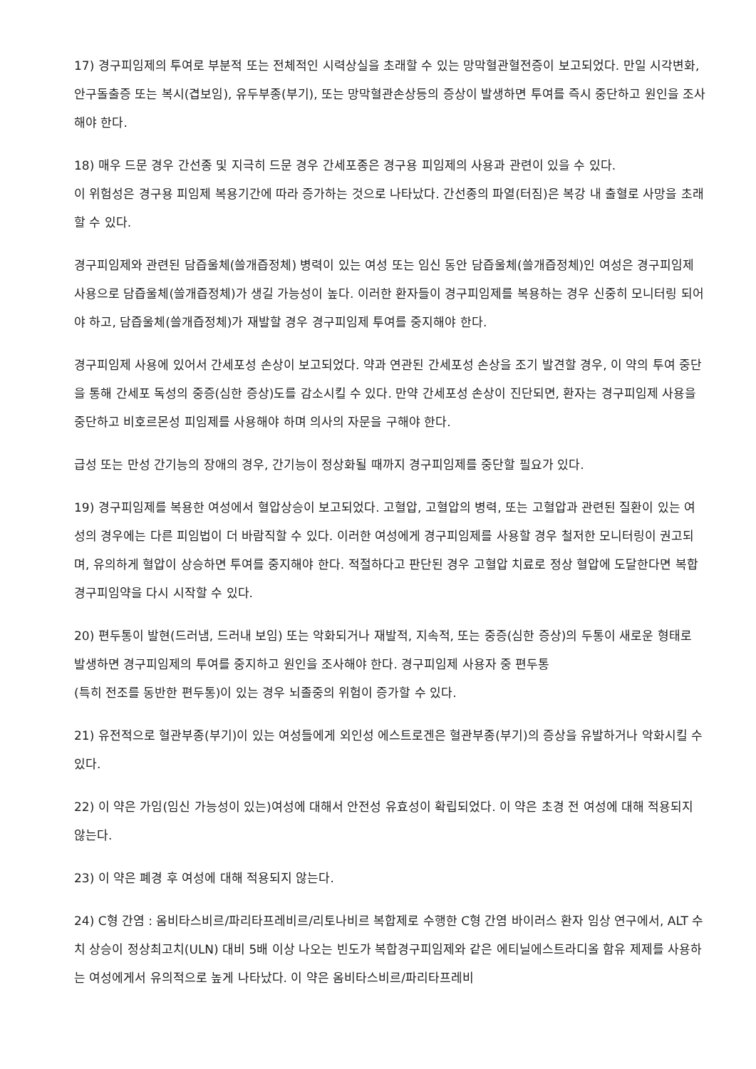17) 경구피임제의 투여로 부분적 또는 전체적인 시력상실을 초래할 수 있는 망막혈관혈전증이 보고되었다. 만일 시각변화, 안구돌출증 또는 복시(겹보임), 유두부종(부기), 또는 망막혈관손상등의 증상이 발생하면 투여를 즉시 중단하고 원인을 조사해야 한다.
18) 매우 드문 경우 간선종 및 지극히 드문 경우 간세포종은 경구용 피임제의 사용과 관련이 있을 수 있다.
이 위험성은 경구용 피임제 복용기간에 따라 증가하는 것으로 나타났다. 간선종의 파열(터짐)은 복강 내 출혈로 사망을 초래할 수 있다.
경구피임제와 관련된 담즙울체(쓸개즙정체) 병력이 있는 여성 또는 임신 동안 담즙울체(쓸개즙정체)인 여성은 경구피임제 사용으로 담즙울체(쓸개즙정체)가 생길 가능성이 높다. 이러한 환자들이 경구피임제를 복용하는 경우 신중히 모니터링 되어야 하고, 담즙울체(쓸개즙정체)가 재발할 경우 경구피임제 투여를 중지해야 한다.
경구피임제 사용에 있어서 간세포성 손상이 보고되었다. 약과 연관된 간세포성 손상을 조기 발견할 경우, 이 약의 투여 중단을 통해 간세포 독성의 중증(심한 증상)도를 감소시킬 수 있다. 만약 간세포성 손상이 진단되면, 환자는 경구피임제 사용을 중단하고 비호르몬성 피임제를 사용해야 하며 의사의 자문을 구해야 한다.
급성 또는 만성 간기능의 장애의 경우, 간기능이 정상화될 때까지 경구피임제를 중단할 필요가 있다.
19) 경구피임제를 복용한 여성에서 혈압상승이 보고되었다. 고혈압, 고혈압의 병력, 또는 고혈압과 관련된 질환이 있는 여성의 경우에는 다른 피임법이 더 바람직할 수 있다. 이러한 여성에게 경구피임제를 사용할 경우 철저한 모니터링이 권고되며, 유의하게 혈압이 상승하면 투여를 중지해야 한다. 적절하다고 판단된 경우 고혈압 치료로 정상 혈압에 도달한다면 복합경구피임약을 다시 시작할 수 있다.
20) 편두통이 발현(드러냄, 드러내 보임) 또는 악화되거나 재발적, 지속적, 또는 중증(심한 증상)의 두통이 새로운 형태로 발생하면 경구피임제의 투여를 중지하고 원인을 조사해야 한다. 경구피임제 사용자 중 편두통
(특히 전조를 동반한 편두통)이 있는 경우 뇌졸중의 위험이 증가할 수 있다.
21) 유전적으로 혈관부종(부기)이 있는 여성들에게 외인성 에스트로겐은 혈관부종(부기)의 증상을 유발하거나 악화시킬 수 있다.
22) 이 약은 가임(임신 가능성이 있는)여성에 대해서 안전성 유효성이 확립되었다. 이 약은 초경 전 여성에 대해 적용되지 않는다.
23) 이 약은 폐경 후 여성에 대해 적용되지 않는다.
24) C형 간염 : 옴비타스비르/파리타프레비르/리토나비르 복합제로 수행한 C형 간염 바이러스 환자 임상 연구에서, ALT 수치 상승이 정상최고치(ULN) 대비 5배 이상 나오는 빈도가 복합경구피임제와 같은 에티닐에스트라디올 함유 제제를 사용하는 여성에게서 유의적으로 높게 나타났다. 이 약은 옴비타스비르/파리타프레비